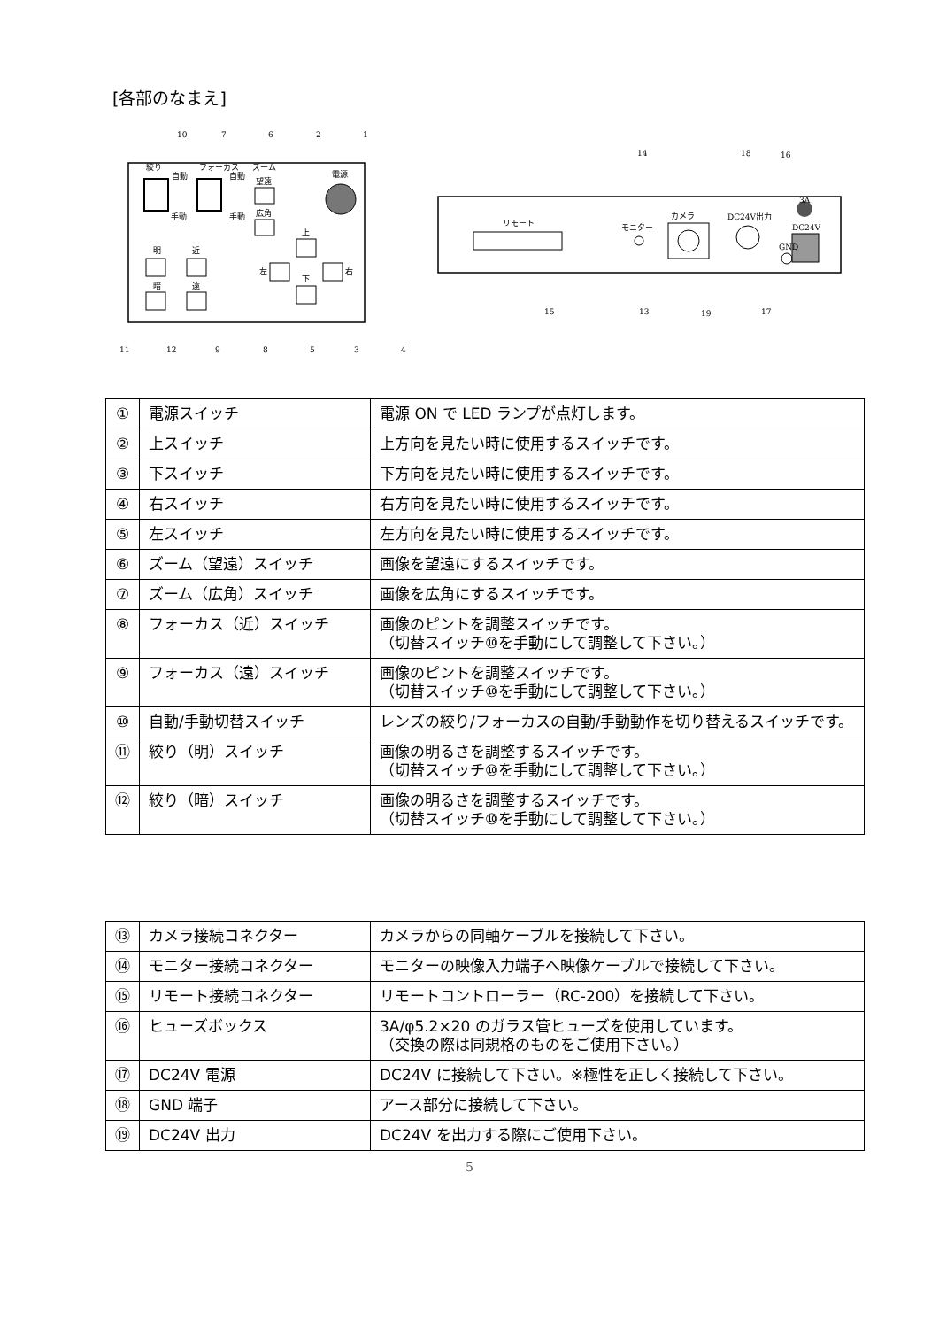[各部のなまえ]
絞り
フォーカス
ズーム
電源
自動
自動
望遠
広角
手動
手動
明
近
暗
遠
上
左
右
下
10
7
6
2
1
11
12
9
8
5
3
4
リモート
モニター
カメラ
DC24V出力
GND
3A
DC24V
14
18
16
15
13
19
17
| ① | 電源スイッチ | 電源 ON で LED ランプが点灯します。 |
| ② | 上スイッチ | 上方向を見たい時に使用するスイッチです。 |
| ③ | 下スイッチ | 下方向を見たい時に使用するスイッチです。 |
| ④ | 右スイッチ | 右方向を見たい時に使用するスイッチです。 |
| ⑤ | 左スイッチ | 左方向を見たい時に使用するスイッチです。 |
| ⑥ | ズーム（望遠）スイッチ | 画像を望遠にするスイッチです。 |
| ⑦ | ズーム（広角）スイッチ | 画像を広角にするスイッチです。 |
| ⑧ | フォーカス（近）スイッチ | 画像のピントを調整スイッチです。 （切替スイッチ⑩を手動にして調整して下さい。） |
| ⑨ | フォーカス（遠）スイッチ | 画像のピントを調整スイッチです。 （切替スイッチ⑩を手動にして調整して下さい。） |
| ⑩ | 自動/手動切替スイッチ | レンズの絞り/フォーカスの自動/手動動作を切り替えるスイッチです。 |
| ⑪ | 絞り（明）スイッチ | 画像の明るさを調整するスイッチです。 （切替スイッチ⑩を手動にして調整して下さい。） |
| ⑫ | 絞り（暗）スイッチ | 画像の明るさを調整するスイッチです。 （切替スイッチ⑩を手動にして調整して下さい。） |
| ⑬ | カメラ接続コネクター | カメラからの同軸ケーブルを接続して下さい。 |
| ⑭ | モニター接続コネクター | モニターの映像入力端子へ映像ケーブルで接続して下さい。 |
| ⑮ | リモート接続コネクター | リモートコントローラー（RC-200）を接続して下さい。 |
| ⑯ | ヒューズボックス | 3A/φ5.2×20 のガラス管ヒューズを使用しています。 （交換の際は同規格のものをご使用下さい。） |
| ⑰ | DC24V 電源 | DC24V に接続して下さい。※極性を正しく接続して下さい。 |
| ⑱ | GND 端子 | アース部分に接続して下さい。 |
| ⑲ | DC24V 出力 | DC24V を出力する際にご使用下さい。 |
5